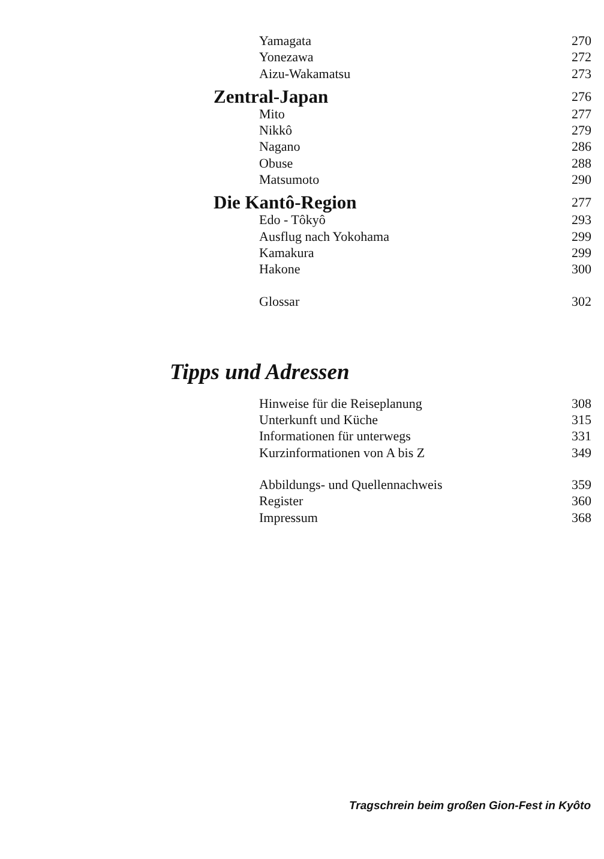Yamagata 270
Yonezawa 272
Aizu-Wakamatsu 273
Zentral-Japan 276
Mito 277
Nikkô 279
Nagano 286
Obuse 288
Matsumoto 290
Die Kantô-Region 277
Edo - Tôkyô 293
Ausflug nach Yokohama 299
Kamakura 299
Hakone 300
Glossar 302
Tipps und Adressen
Hinweise für die Reiseplanung 308
Unterkunft und Küche 315
Informationen für unterwegs 331
Kurzinformationen von A bis Z 349
Abbildungs- und Quellennachweis 359
Register 360
Impressum 368
Tragschrein beim großen Gion-Fest in Kyôto